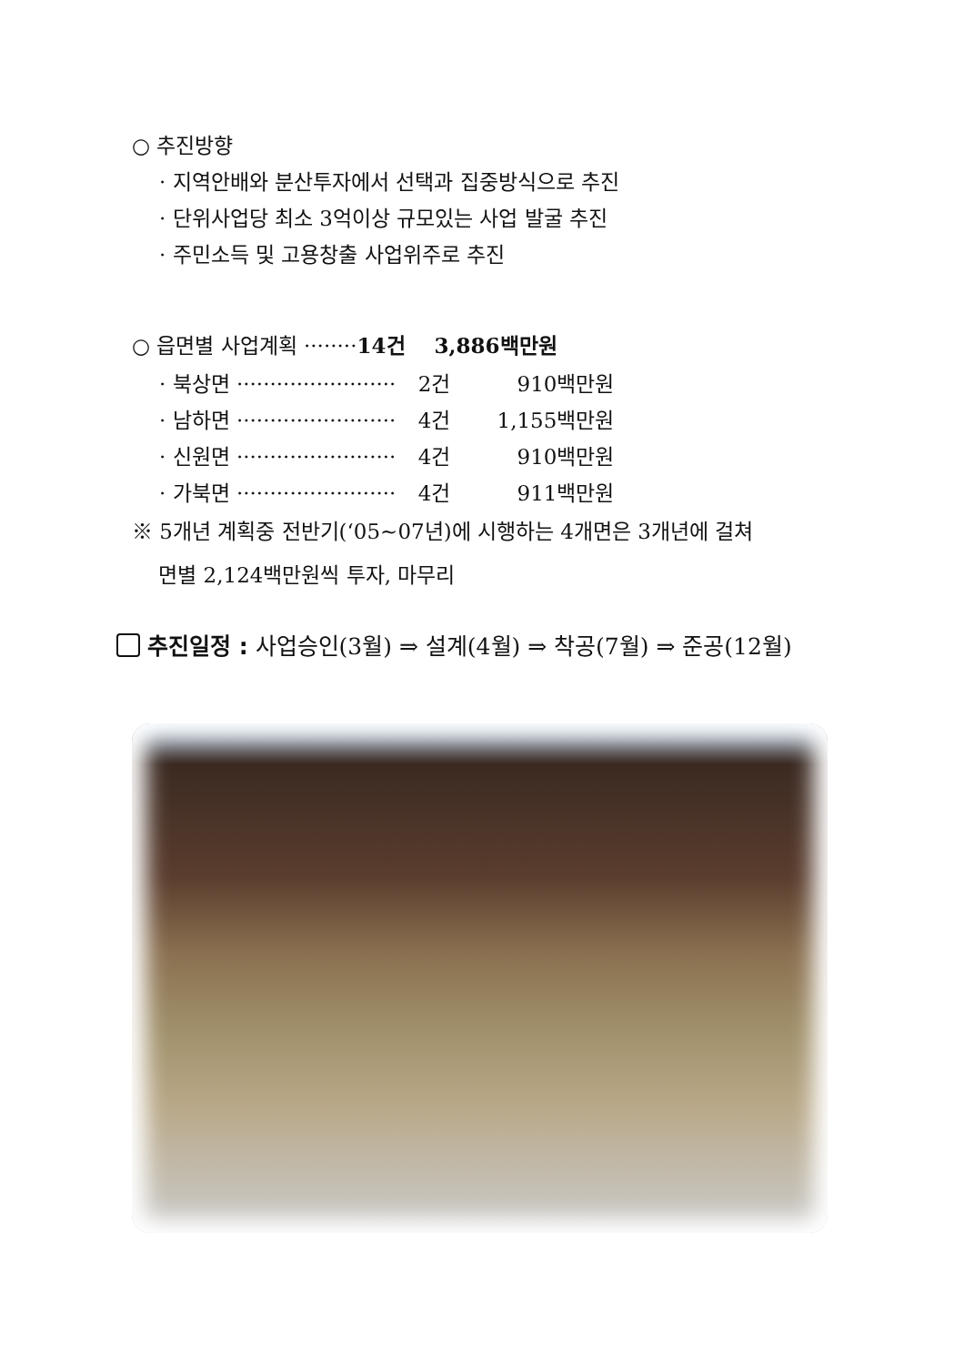○ 추진방향
· 지역안배와 분산투자에서 선택과 집중방식으로 추진
· 단위사업당 최소 3억이상 규모있는 사업 발굴 추진
· 주민소득 및 고용창출 사업위주로 추진
○ 읍면별 사업계획 ········14건 3,886백만원
| · 북상면 ························ | 2건 | 910백만원 |
| · 남하면 ························ | 4건 | 1,155백만원 |
| · 신원면 ························ | 4건 | 910백만원 |
| · 가북면 ························ | 4건 | 911백만원 |
※ 5개년 계획중 전반기(‘05~07년)에 시행하는 4개면은 3개년에 걸쳐
면별 2,124백만원씩 투자, 마무리
추진일정 : 사업승인(3월) ⇒ 설계(4월) ⇒ 착공(7월) ⇒ 준공(12월)